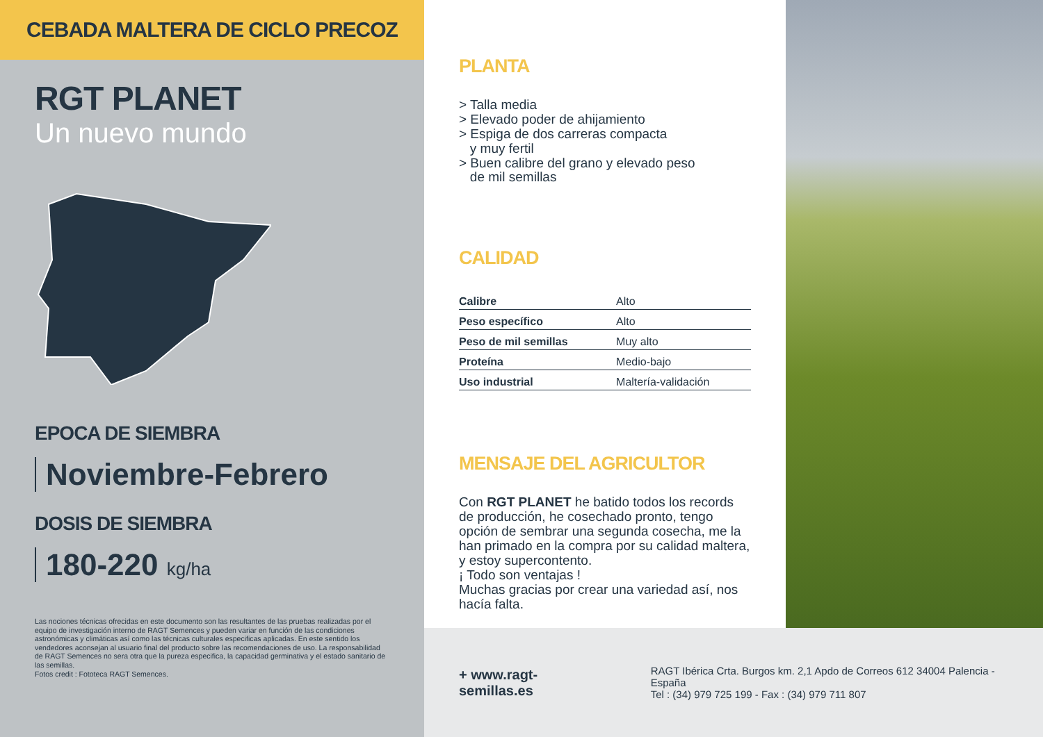CEBADA MALTERA DE CICLO PRECOZ
RGT PLANET
Un nuevo mundo
EPOCA DE SIEMBRA
Noviembre-Febrero
DOSIS DE SIEMBRA
180-220 kg/ha
Las nociones técnicas ofrecidas en este documento son las resultantes de las pruebas realizadas por el equipo de investigación interno de RAGT Semences y pueden variar en función de las condiciones astronómicas y climáticas así como las técnicas culturales especificas aplicadas. En este sentido los vendedores aconsejan al usuario final del producto sobre las recomendaciones de uso. La responsabilidad de RAGT Semences no sera otra que la pureza especifica, la capacidad germinativa y el estado sanitario de las semillas.
Fotos credit : Fototeca RAGT Semences.
PLANTA
> Talla media
> Elevado poder de ahijamiento
> Espiga de dos carreras compacta
y muy fertil
> Buen calibre del grano y elevado peso
de mil semillas
CALIDAD
| Calibre | Alto |
| Peso específico | Alto |
| Peso de mil semillas | Muy alto |
| Proteína | Medio-bajo |
| Uso industrial | Maltería-validación |
MENSAJE DEL AGRICULTOR
Con RGT PLANET he batido todos los records de producción, he cosechado pronto, tengo opción de sembrar una segunda cosecha, me la han primado en la compra por su calidad maltera, y estoy supercontento.
¡ Todo son ventajas !
Muchas gracias por crear una variedad así, nos hacía falta.
+ www.ragt-semillas.es
RAGT Ibérica Crta. Burgos km. 2,1 Apdo de Correos 612 34004 Palencia - España
Tel : (34) 979 725 199 - Fax : (34) 979 711 807